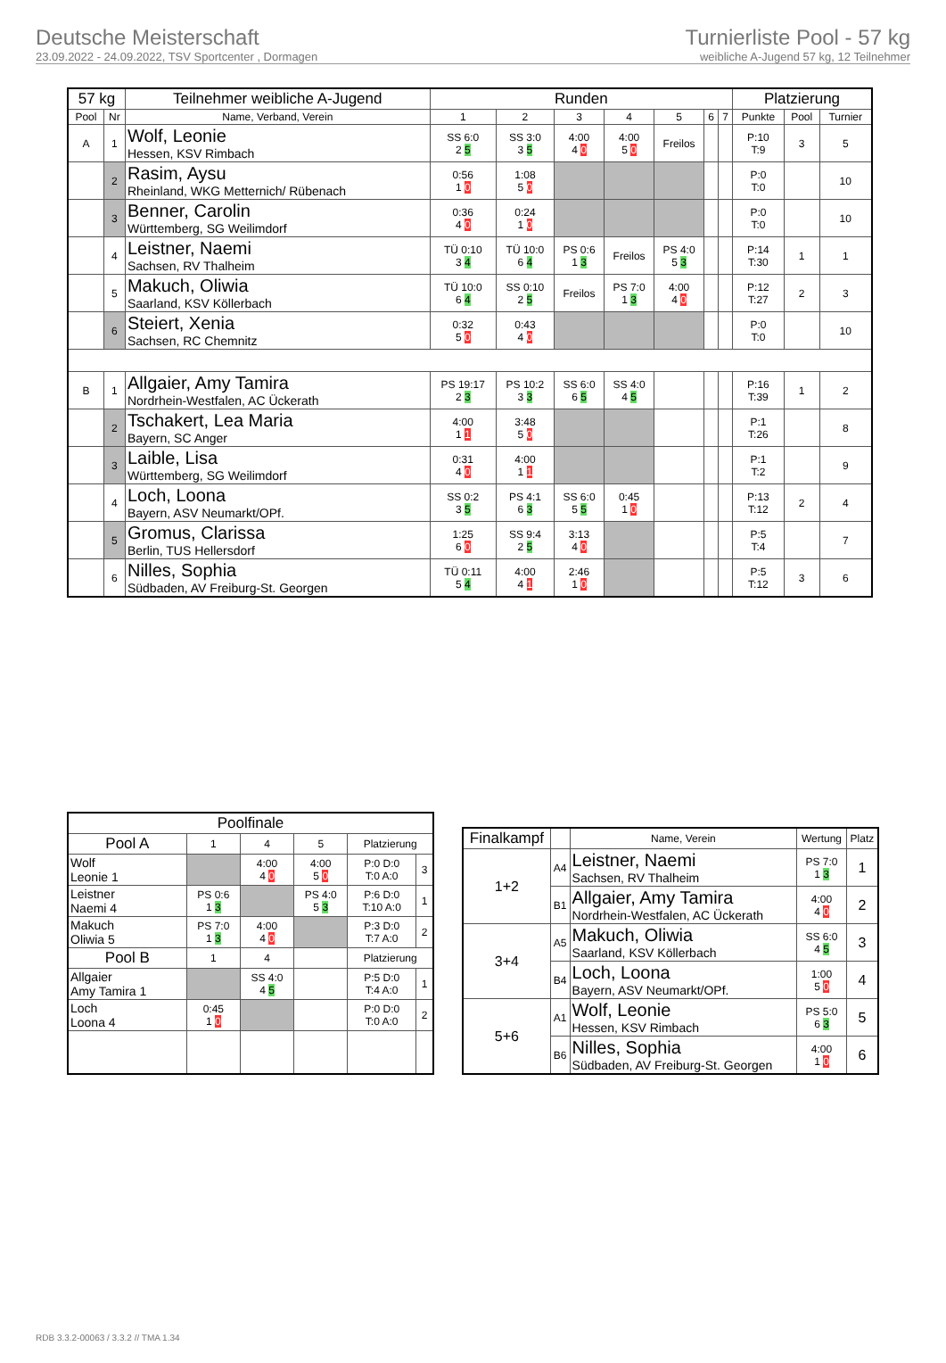Deutsche Meisterschaft
23.09.2022 - 24.09.2022, TSV Sportcenter , Dormagen
Turnierliste Pool - 57 kg
weibliche A-Jugend 57 kg, 12 Teilnehmer
| 57 kg | | Teilnehmer weibliche A-Jugend | Runden | | | | | | | Platzierung | | |
| --- | --- | --- | --- | --- | --- | --- | --- | --- | --- | --- | --- | --- |
| Pool | Nr | Name, Verband, Verein | 1 | 2 | 3 | 4 | 5 | 6 | 7 | Punkte | Pool | Turnier |
| A | 1 | Wolf, Leonie Hessen, KSV Rimbach | SS 6:0 2 5 | SS 3:0 3 5 | 4:00 4 0 | 4:00 5 0 | Freilos | | | P:10 T:9 | 3 | 5 |
| | 2 | Rasim, Aysu Rheinland, WKG Metternich/ Rübenach | 0:56 1 0 | 1:08 5 0 | | | | | | P:0 T:0 | | 10 |
| | 3 | Benner, Carolin Württemberg, SG Weilimdorf | 0:36 4 0 | 0:24 1 0 | | | | | | P:0 T:0 | | 10 |
| | 4 | Leistner, Naemi Sachsen, RV Thalheim | TÜ 0:10 3 4 | TÜ 10:0 6 4 | PS 0:6 1 3 | Freilos | PS 4:0 5 3 | | | P:14 T:30 | 1 | 1 |
| | 5 | Makuch, Oliwia Saarland, KSV Köllerbach | TÜ 10:0 6 4 | SS 0:10 2 5 | Freilos | PS 7:0 1 3 | 4:00 4 0 | | | P:12 T:27 | 2 | 3 |
| | 6 | Steiert, Xenia Sachsen, RC Chemnitz | 0:32 5 0 | 0:43 4 0 | | | | | | P:0 T:0 | | 10 |
| B | 1 | Allgaier, Amy Tamira Nordrhein-Westfalen, AC Ückerath | PS 19:17 2 3 | PS 10:2 3 3 | SS 6:0 6 5 | SS 4:0 4 5 | | | | P:16 T:39 | 1 | 2 |
| | 2 | Tschakert, Lea Maria Bayern, SC Anger | 4:00 1 1 | 3:48 5 0 | | | | | | P:1 T:26 | | 8 |
| | 3 | Laible, Lisa Württemberg, SG Weilimdorf | 0:31 4 0 | 4:00 1 1 | | | | | | P:1 T:2 | | 9 |
| | 4 | Loch, Loona Bayern, ASV Neumarkt/OPf. | SS 0:2 3 5 | PS 4:1 6 3 | SS 6:0 5 5 | 0:45 1 0 | | | | P:13 T:12 | 2 | 4 |
| | 5 | Gromus, Clarissa Berlin, TUS Hellersdorf | 1:25 6 0 | SS 9:4 2 5 | 3:13 4 0 | | | | | P:5 T:4 | | 7 |
| | 6 | Nilles, Sophia Südbaden, AV Freiburg-St. Georgen | TÜ 0:11 5 4 | 4:00 4 1 | 2:46 1 0 | | | | | P:5 T:12 | 3 | 6 |
| Poolfinale | | | | | |
| --- | --- | --- | --- | --- | --- |
| Pool A | 1 | 4 | 5 | Platzierung | |
| Wolf Leonie 1 | | 4:00 4 0 | 4:00 5 0 | P:0 D:0 T:0 A:0 | 3 |
| Leistner Naemi 4 | PS 0:6 1 3 | | PS 4:0 5 3 | P:6 D:0 T:10 A:0 | 1 |
| Makuch Oliwia 5 | PS 7:0 1 3 | 4:00 4 0 | | P:3 D:0 T:7 A:0 | 2 |
| Pool B | 1 | 4 | | Platzierung | |
| Allgaier Amy Tamira 1 | | SS 4:0 4 5 | | P:5 D:0 T:4 A:0 | 1 |
| Loch Loona 4 | 0:45 1 0 | | | P:0 D:0 T:0 A:0 | 2 |
| Finalkampf | | Name, Verein | Wertung | Platz |
| --- | --- | --- | --- | --- |
| 1+2 | A4 | Leistner, Naemi Sachsen, RV Thalheim | PS 7:0 1 3 | 1 |
| | B1 | Allgaier, Amy Tamira Nordrhein-Westfalen, AC Ückerath | 4:00 4 0 | 2 |
| 3+4 | A5 | Makuch, Oliwia Saarland, KSV Köllerbach | SS 6:0 4 5 | 3 |
| | B4 | Loch, Loona Bayern, ASV Neumarkt/OPf. | 1:00 5 0 | 4 |
| 5+6 | A1 | Wolf, Leonie Hessen, KSV Rimbach | PS 5:0 6 3 | 5 |
| | B6 | Nilles, Sophia Südbaden, AV Freiburg-St. Georgen | 4:00 1 0 | 6 |
RDB 3.3.2-00063 / 3.3.2 // TMA 1.34